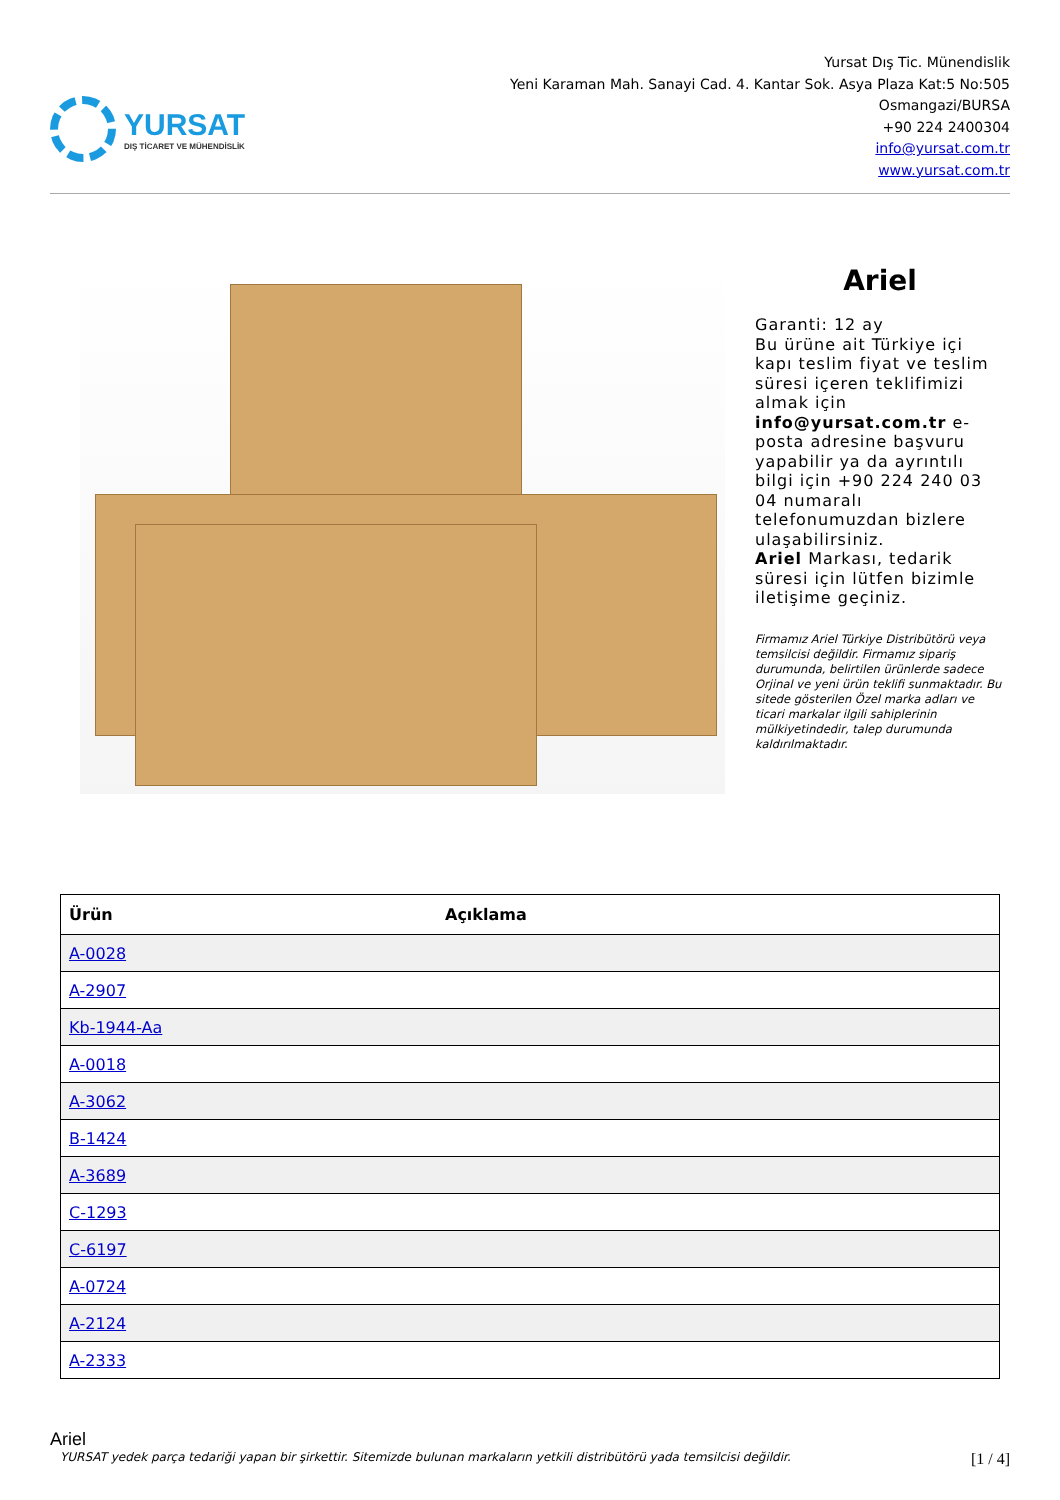YURSAT
DIŞ TİCARET VE MÜHENDİSLİK
Yursat Dış Tic. Münendislik
Yeni Karaman Mah. Sanayi Cad. 4. Kantar Sok. Asya Plaza Kat:5 No:505
Osmangazi/BURSA
+90 224 2400304
info@yursat.com.tr
www.yursat.com.tr
Ariel
Garanti: 12 ay
Bu ürüne ait Türkiye içi kapı teslim fiyat ve teslim süresi içeren teklifimizi almak için info@yursat.com.tr e-posta adresine başvuru yapabilir ya da ayrıntılı bilgi için +90 224 240 03 04 numaralı telefonumuzdan bizlere ulaşabilirsiniz.
Ariel Markası, tedarik süresi için lütfen bizimle iletişime geçiniz.
Firmamız Ariel Türkiye Distribütörü veya temsilcisi değildir. Firmamız sipariş durumunda, belirtilen ürünlerde sadece Orjinal ve yeni ürün teklifi sunmaktadır. Bu sitede gösterilen Özel marka adları ve ticari markalar ilgili sahiplerinin mülkiyetindedir, talep durumunda kaldırılmaktadır.
| Ürün | Açıklama |
| --- | --- |
| A-0028 | |
| A-2907 | |
| Kb-1944-Aa | |
| A-0018 | |
| A-3062 | |
| B-1424 | |
| A-3689 | |
| C-1293 | |
| C-6197 | |
| A-0724 | |
| A-2124 | |
| A-2333 | |
Ariel
YURSAT yedek parça tedariği yapan bir şirkettir. Sitemizde bulunan markaların yetkili distribütörü yada temsilcisi değildir. [1 / 4]